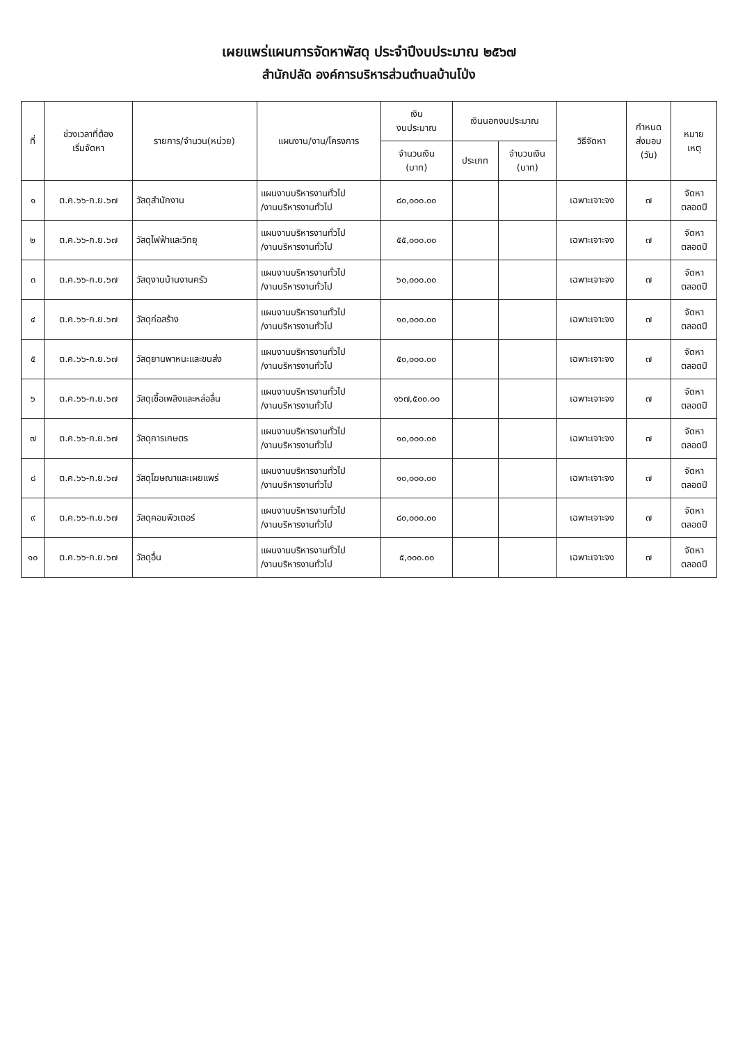เผยแพร่แผนการจัดหาพัสดุ ประจำปีงบประมาณ ๒๕๖๗
สำนักปลัด องค์การบริหารส่วนตำบลบ้านโป่ง
| ที่ | ช่วงเวลาที่ต้อง เริ่มจัดหา | รายการ/จำนวน(หน่วย) | แผนงาน/งาน/โครงการ | เงิน งบประมาณ | เงินนอกงบประมาณ | | วิธีจัดหา | กำหนด ส่งมอบ (วัน) | หมาย เหตุ |
| --- | --- | --- | --- | --- | --- | --- | --- | --- | --- |
| | | | | จำนวนเงิน (บาท) | ประเภท | จำนวนเงิน (บาท) | | | |
| ๑ | ต.ค.๖๖-ก.ย.๖๗ | วัสดุสำนักงาน | แผนงานบริหารงานทั่วไป /งานบริหารงานทั่วไป | ๘๐,๐๐๐.๐๐ | | | เฉพาะเจาะจง | ๗ | จัดหา ตลอดปี |
| ๒ | ต.ค.๖๖-ก.ย.๖๗ | วัสดุไฟฟ้าและวิทยุ | แผนงานบริหารงานทั่วไป /งานบริหารงานทั่วไป | ๕๕,๐๐๐.๐๐ | | | เฉพาะเจาะจง | ๗ | จัดหา ตลอดปี |
| ๓ | ต.ค.๖๖-ก.ย.๖๗ | วัสดุงานบ้านงานครัว | แผนงานบริหารงานทั่วไป /งานบริหารงานทั่วไป | ๖๐,๐๐๐.๐๐ | | | เฉพาะเจาะจง | ๗ | จัดหา ตลอดปี |
| ๔ | ต.ค.๖๖-ก.ย.๖๗ | วัสดุก่อสร้าง | แผนงานบริหารงานทั่วไป /งานบริหารงานทั่วไป | ๑๐,๐๐๐.๐๐ | | | เฉพาะเจาะจง | ๗ | จัดหา ตลอดปี |
| ๕ | ต.ค.๖๖-ก.ย.๖๗ | วัสดุยานพาหนะและขนส่ง | แผนงานบริหารงานทั่วไป /งานบริหารงานทั่วไป | ๕๐,๐๐๐.๐๐ | | | เฉพาะเจาะจง | ๗ | จัดหา ตลอดปี |
| ๖ | ต.ค.๖๖-ก.ย.๖๗ | วัสดุเชื้อเพลิงและหล่อลื่น | แผนงานบริหารงานทั่วไป /งานบริหารงานทั่วไป | ๑๖๗,๕๐๐.๐๐ | | | เฉพาะเจาะจง | ๗ | จัดหา ตลอดปี |
| ๗ | ต.ค.๖๖-ก.ย.๖๗ | วัสดุการเกษตร | แผนงานบริหารงานทั่วไป /งานบริหารงานทั่วไป | ๑๐,๐๐๐.๐๐ | | | เฉพาะเจาะจง | ๗ | จัดหา ตลอดปี |
| ๘ | ต.ค.๖๖-ก.ย.๖๗ | วัสดุโฆษณาและเผยแพร่ | แผนงานบริหารงานทั่วไป /งานบริหารงานทั่วไป | ๑๐,๐๐๐.๐๐ | | | เฉพาะเจาะจง | ๗ | จัดหา ตลอดปี |
| ๙ | ต.ค.๖๖-ก.ย.๖๗ | วัสดุคอมพิวเตอร์ | แผนงานบริหารงานทั่วไป /งานบริหารงานทั่วไป | ๘๐,๐๐๐.๐๐ | | | เฉพาะเจาะจง | ๗ | จัดหา ตลอดปี |
| ๑๐ | ต.ค.๖๖-ก.ย.๖๗ | วัสดุอื่น | แผนงานบริหารงานทั่วไป /งานบริหารงานทั่วไป | ๕,๐๐๐.๐๐ | | | เฉพาะเจาะจง | ๗ | จัดหา ตลอดปี |